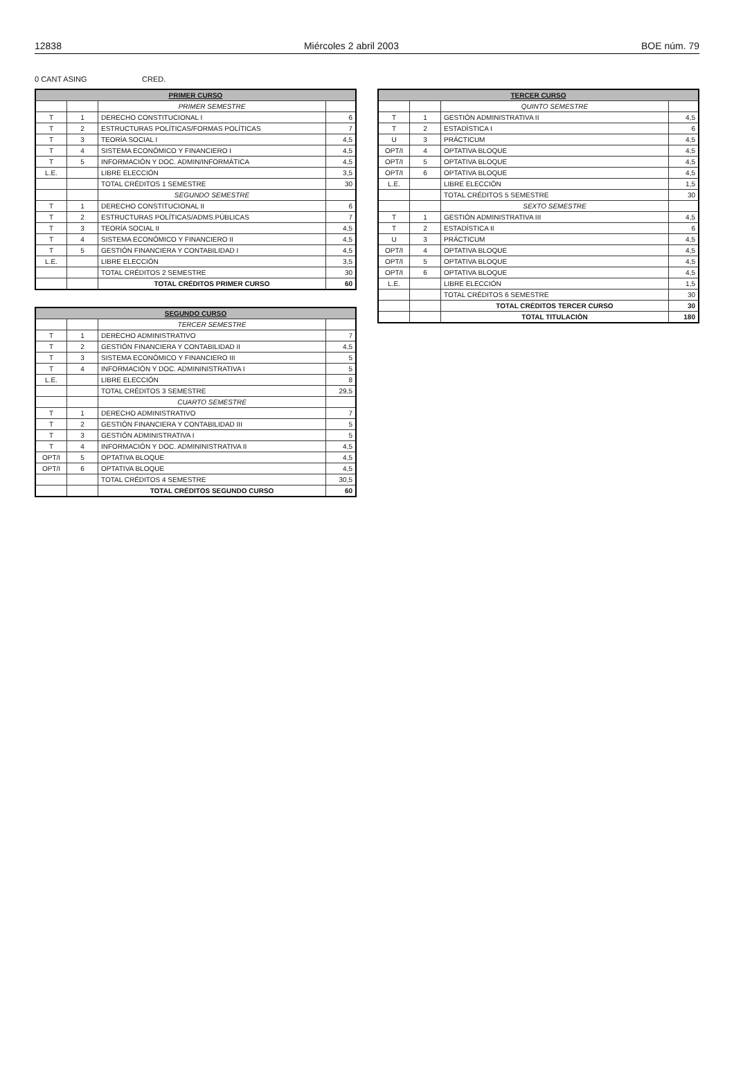12838 Miércoles 2 abril 2003 BOE núm. 79
0 CANT ASING CRED.
| PRIMER CURSO | | | |
| --- | --- | --- | --- |
| | | PRIMER SEMESTRE | |
| T | 1 | DERECHO CONSTITUCIONAL I | 6 |
| T | 2 | ESTRUCTURAS POLÍTICAS/FORMAS POLÍTICAS | 7 |
| T | 3 | TEORÍA SOCIAL I | 4,5 |
| T | 4 | SISTEMA ECONÓMICO Y FINANCIERO I | 4,5 |
| T | 5 | INFORMACIÓN Y DOC. ADMIN/INFORMÁTICA | 4,5 |
| L.E. | | LIBRE ELECCIÓN | 3,5 |
| | | TOTAL CRÉDITOS 1 SEMESTRE | 30 |
| | | SEGUNDO SEMESTRE | |
| T | 1 | DERECHO CONSTITUCIONAL II | 6 |
| T | 2 | ESTRUCTURAS POLÍTICAS/ADMS.PÚBLICAS | 7 |
| T | 3 | TEORÍA SOCIAL II | 4,5 |
| T | 4 | SISTEMA ECONÓMICO Y FINANCIERO II | 4,5 |
| T | 5 | GESTIÓN FINANCIERA Y CONTABILIDAD I | 4,5 |
| L.E. | | LIBRE ELECCIÓN | 3,5 |
| | | TOTAL CRÉDITOS 2 SEMESTRE | 30 |
| | | TOTAL CRÉDITOS PRIMER CURSO | 60 |
| SEGUNDO CURSO | | | |
| --- | --- | --- | --- |
| | | TERCER SEMESTRE | |
| T | 1 | DERECHO ADMINISTRATIVO | 7 |
| T | 2 | GESTIÓN FINANCIERA Y CONTABILIDAD II | 4,5 |
| T | 3 | SISTEMA ECONÓMICO Y FINANCIERO III | 5 |
| T | 4 | INFORMACIÓN Y DOC. ADMININISTRATIVA I | 5 |
| L.E. | | LIBRE ELECCIÓN | 8 |
| | | TOTAL CRÉDITOS 3 SEMESTRE | 29,5 |
| | | CUARTO SEMESTRE | |
| T | 1 | DERECHO ADMINISTRATIVO | 7 |
| T | 2 | GESTIÓN FINANCIERA Y CONTABILIDAD III | 5 |
| T | 3 | GESTIÓN ADMINISTRATIVA I | 5 |
| T | 4 | INFORMACIÓN Y DOC. ADMININISTRATIVA II | 4,5 |
| OPT/I | 5 | OPTATIVA BLOQUE | 4,5 |
| OPT/I | 6 | OPTATIVA BLOQUE | 4,5 |
| | | TOTAL CRÉDITOS 4 SEMESTRE | 30,5 |
| | | TOTAL CRÉDITOS SEGUNDO CURSO | 60 |
| TERCER CURSO | | | |
| --- | --- | --- | --- |
| | | QUINTO SEMESTRE | |
| T | 1 | GESTIÓN ADMINISTRATIVA II | 4,5 |
| T | 2 | ESTADÍSTICA I | 6 |
| U | 3 | PRÁCTICUM | 4,5 |
| OPT/I | 4 | OPTATIVA BLOQUE | 4,5 |
| OPT/I | 5 | OPTATIVA BLOQUE | 4,5 |
| OPT/I | 6 | OPTATIVA BLOQUE | 4,5 |
| L.E. | | LIBRE ELECCIÓN | 1,5 |
| | | TOTAL CRÉDITOS 5 SEMESTRE | 30 |
| | | SEXTO SEMESTRE | |
| T | 1 | GESTIÓN ADMINISTRATIVA III | 4,5 |
| T | 2 | ESTADÍSTICA II | 6 |
| U | 3 | PRÁCTICUM | 4,5 |
| OPT/I | 4 | OPTATIVA BLOQUE | 4,5 |
| OPT/I | 5 | OPTATIVA BLOQUE | 4,5 |
| OPT/I | 6 | OPTATIVA BLOQUE | 4,5 |
| L.E. | | LIBRE ELECCIÓN | 1,5 |
| | | TOTAL CRÉDITOS 6 SEMESTRE | 30 |
| | | TOTAL CRÉDITOS TERCER CURSO | 30 |
| | | TOTAL TITULACIÓN | 180 |